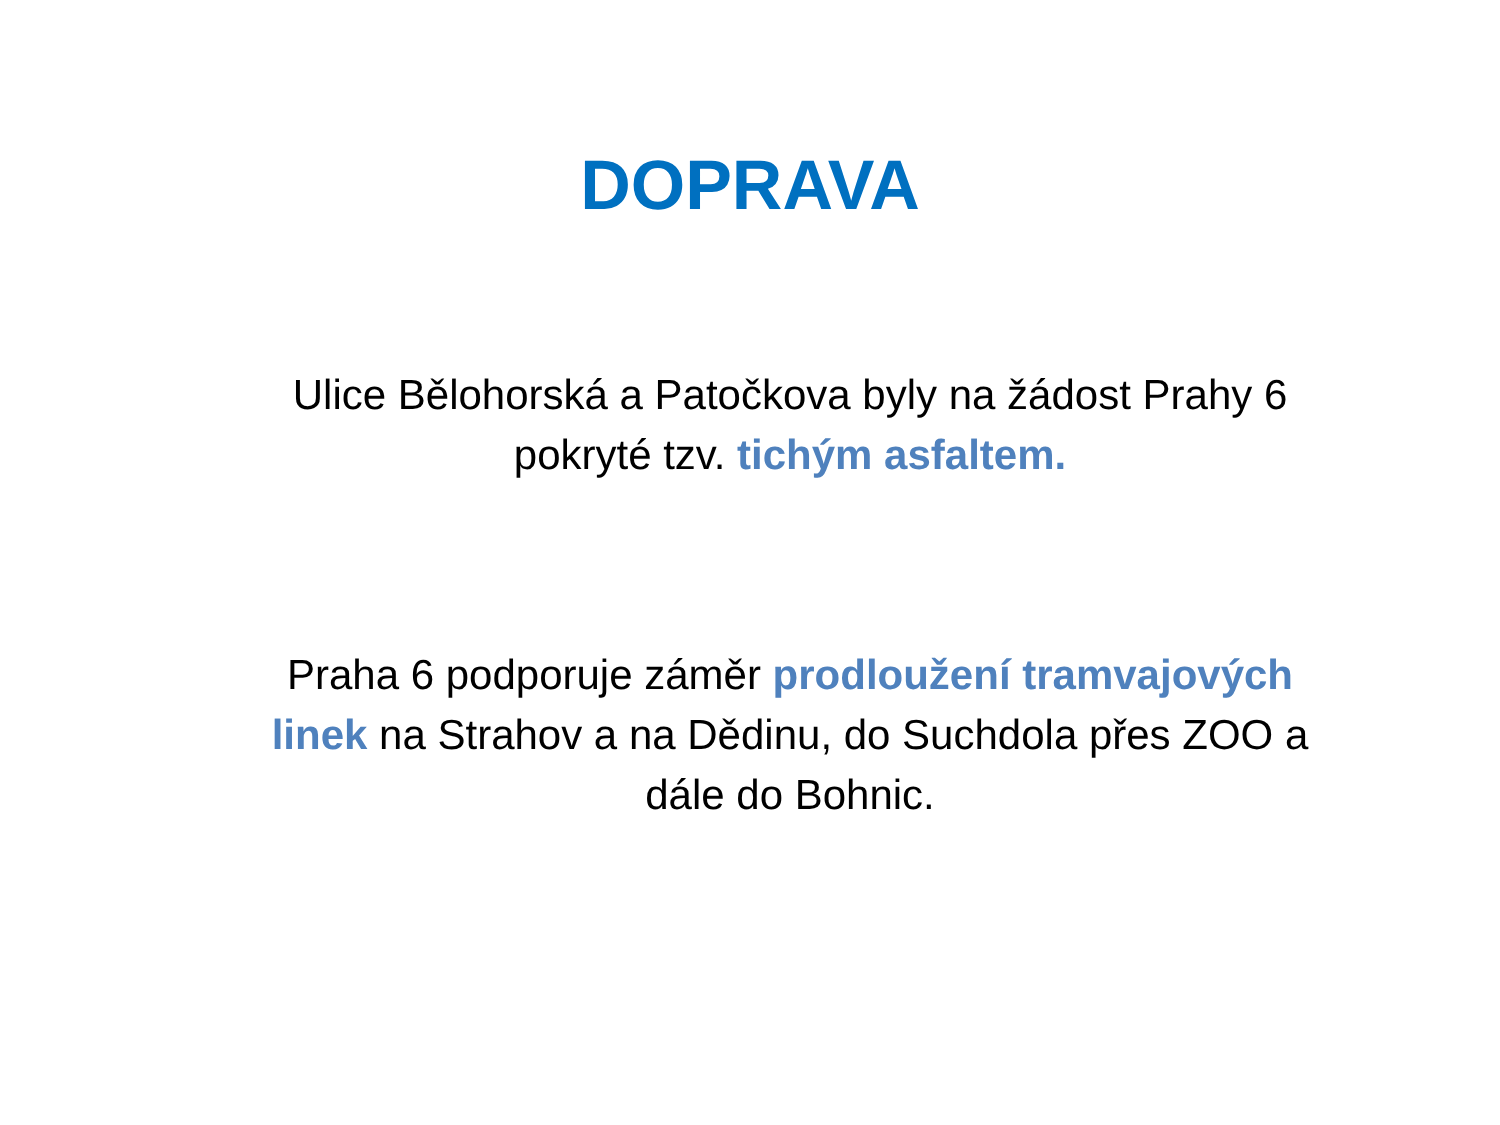DOPRAVA
Ulice Bělohorská a Patočkova byly na žádost Prahy 6 pokryté tzv. tichým asfaltem.
Praha 6 podporuje záměr prodloužení tramvajových linek na Strahov a na Dědinu, do Suchdola přes ZOO a dále do Bohnic.